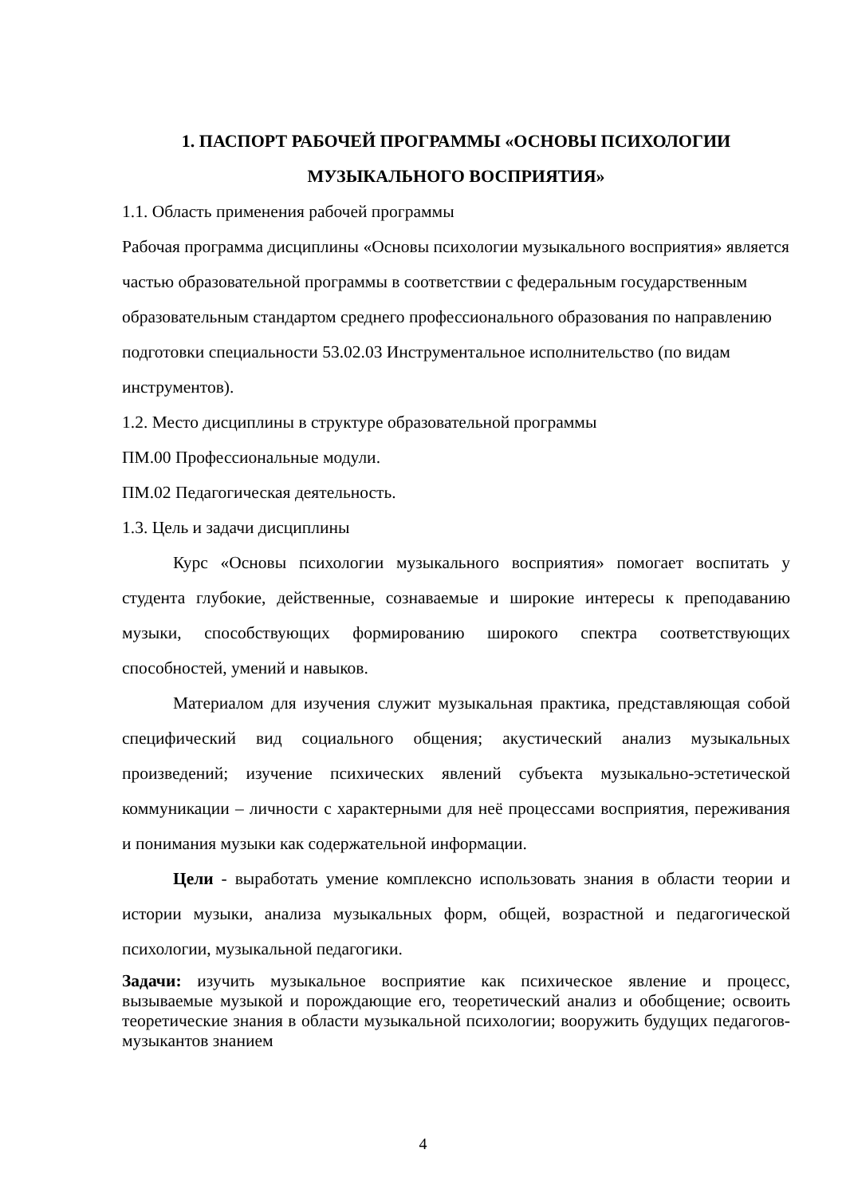1. ПАСПОРТ РАБОЧЕЙ ПРОГРАММЫ «ОСНОВЫ ПСИХОЛОГИИ МУЗЫКАЛЬНОГО ВОСПРИЯТИЯ»
1.1. Область применения рабочей программы
Рабочая программа дисциплины «Основы психологии музыкального восприятия» является частью образовательной программы в соответствии с федеральным государственным образовательным стандартом среднего профессионального образования по направлению подготовки специальности 53.02.03 Инструментальное исполнительство (по видам инструментов).
1.2. Место дисциплины в структуре образовательной программы
ПМ.00 Профессиональные модули.
ПМ.02 Педагогическая деятельность.
1.3. Цель и задачи дисциплины
Курс «Основы психологии музыкального восприятия» помогает воспитать у студента глубокие, действенные, сознаваемые и широкие интересы к преподаванию музыки, способствующих формированию широкого спектра соответствующих способностей, умений и навыков.
Материалом для изучения служит музыкальная практика, представляющая собой специфический вид социального общения; акустический анализ музыкальных произведений; изучение психических явлений субъекта музыкально-эстетической коммуникации – личности с характерными для неё процессами восприятия, переживания и понимания музыки как содержательной информации.
Цели - выработать умение комплексно использовать знания в области теории и истории музыки, анализа музыкальных форм, общей, возрастной и педагогической психологии, музыкальной педагогики.
Задачи: изучить музыкальное восприятие как психическое явление и процесс, вызываемые музыкой и порождающие его, теоретический анализ и обобщение; освоить теоретические знания в области музыкальной психологии; вооружить будущих педагогов-музыкантов знанием
4